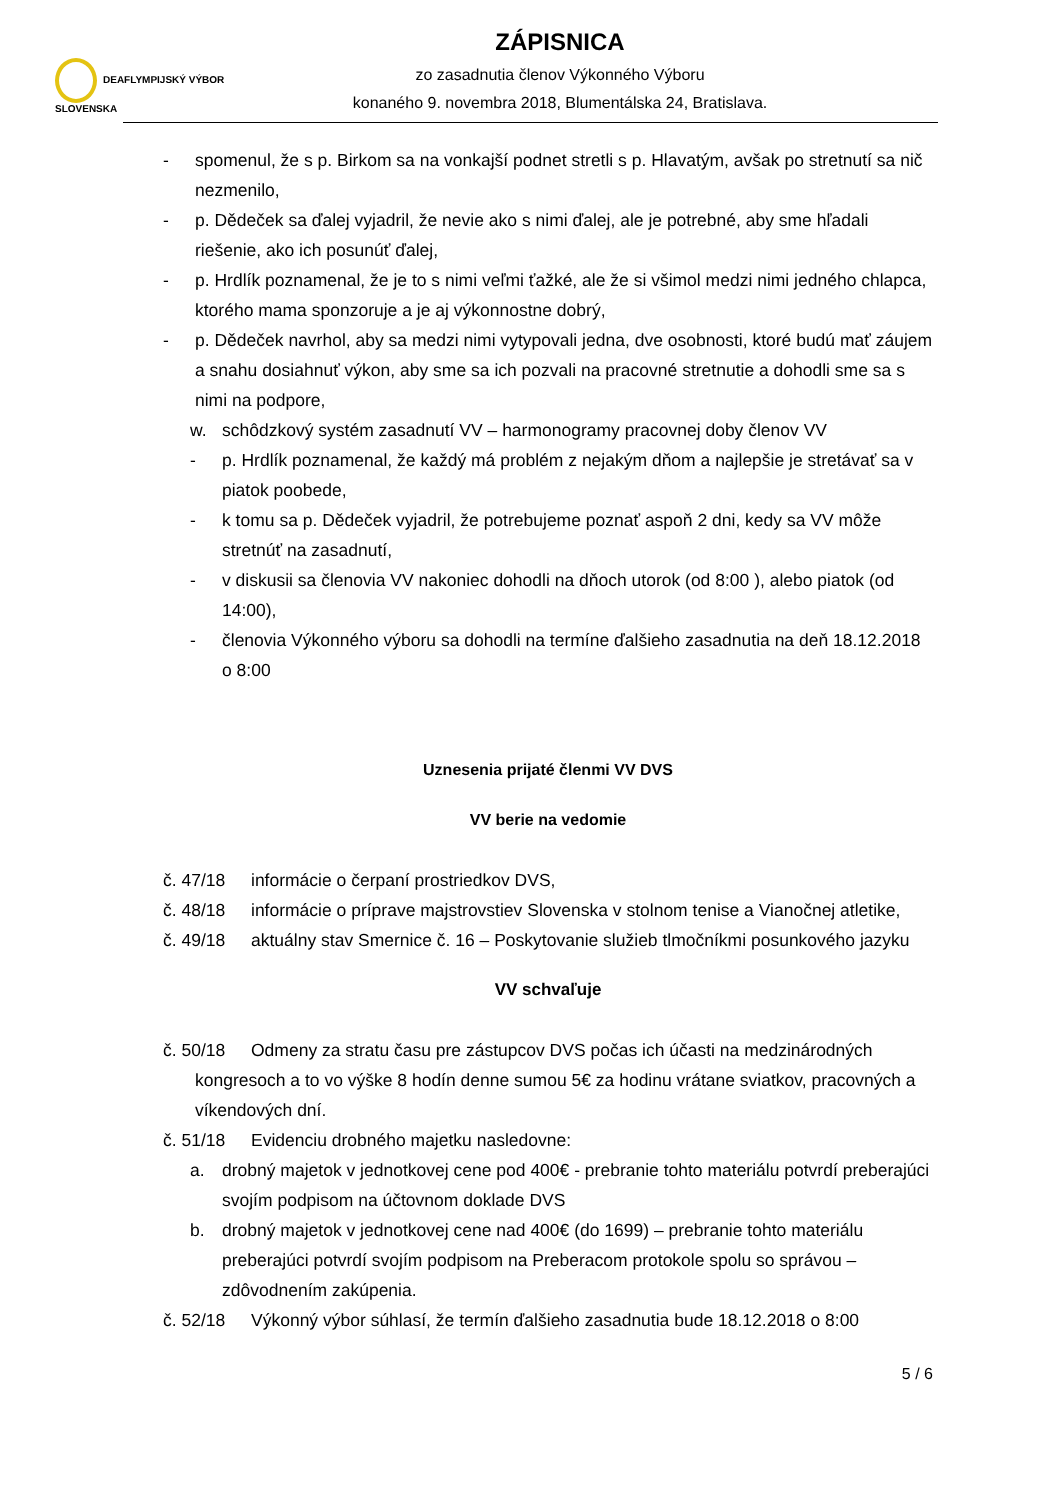DEAFLYMPIJSKÝ VÝBOR
SLOVENSKA
ZÁPISNICA
zo zasadnutia členov Výkonného Výboru
konaného 9. novembra 2018, Blumentálska 24, Bratislava.
- spomenul, že s p. Birkom sa na vonkajší podnet stretli s p. Hlavatým, avšak po stretnutí sa nič nezmenilo,
- p. Dědeček sa ďalej vyjadril, že nevie ako s nimi ďalej, ale je potrebné, aby sme hľadali riešenie, ako ich posunúť ďalej,
- p. Hrdlík poznamenal, že je to s nimi veľmi ťažké, ale že si všimol medzi nimi jedného chlapca, ktorého mama sponzoruje a je aj výkonnostne dobrý,
- p. Dědeček navrhol, aby sa medzi nimi vytypovali jedna, dve osobnosti, ktoré budú mať záujem a snahu dosiahnuť výkon, aby sme sa ich pozvali na pracovné stretnutie a dohodli sme sa s nimi na podpore,
w. schôdzkový systém zasadnutí VV – harmonogramy pracovnej doby členov VV
- p. Hrdlík poznamenal, že každý má problém z nejakým dňom a najlepšie je stretávať sa v piatok poobede,
- k tomu sa p. Dědeček vyjadril, že potrebujeme poznať aspoň 2 dni, kedy sa VV môže stretnúť na zasadnutí,
- v diskusii sa členovia VV nakoniec dohodli na dňoch utorok (od 8:00 ), alebo piatok (od 14:00),
- členovia Výkonného výboru sa dohodli na termíne ďalšieho zasadnutia na deň 18.12.2018 o 8:00
Uznesenia prijaté členmi VV DVS
VV berie na vedomie
č. 47/18 informácie o čerpaní prostriedkov DVS,
č. 48/18 informácie o príprave majstrovstiev Slovenska v stolnom tenise a Vianočnej atletike,
č. 49/18 aktuálny stav Smernice č. 16 – Poskytovanie služieb tlmočníkmi posunkového jazyku
VV schvaľuje
č. 50/18 Odmeny za stratu času pre zástupcov DVS počas ich účasti na medzinárodných kongresoch a to vo výške 8 hodín denne sumou 5€ za hodinu vrátane sviatkov, pracovných a víkendových dní.
č. 51/18 Evidenciu drobného majetku nasledovne:
a. drobný majetok v jednotkovej cene pod 400€ - prebranie tohto materiálu potvrdí preberajúci svojím podpisom na účtovnom doklade DVS
b. drobný majetok v jednotkovej cene nad 400€ (do 1699) – prebranie tohto materiálu preberajúci potvrdí svojím podpisom na Preberacom protokole spolu so správou – zdôvodnením zakúpenia.
č. 52/18 Výkonný výbor súhlasí, že termín ďalšieho zasadnutia bude 18.12.2018 o 8:00
5 / 6